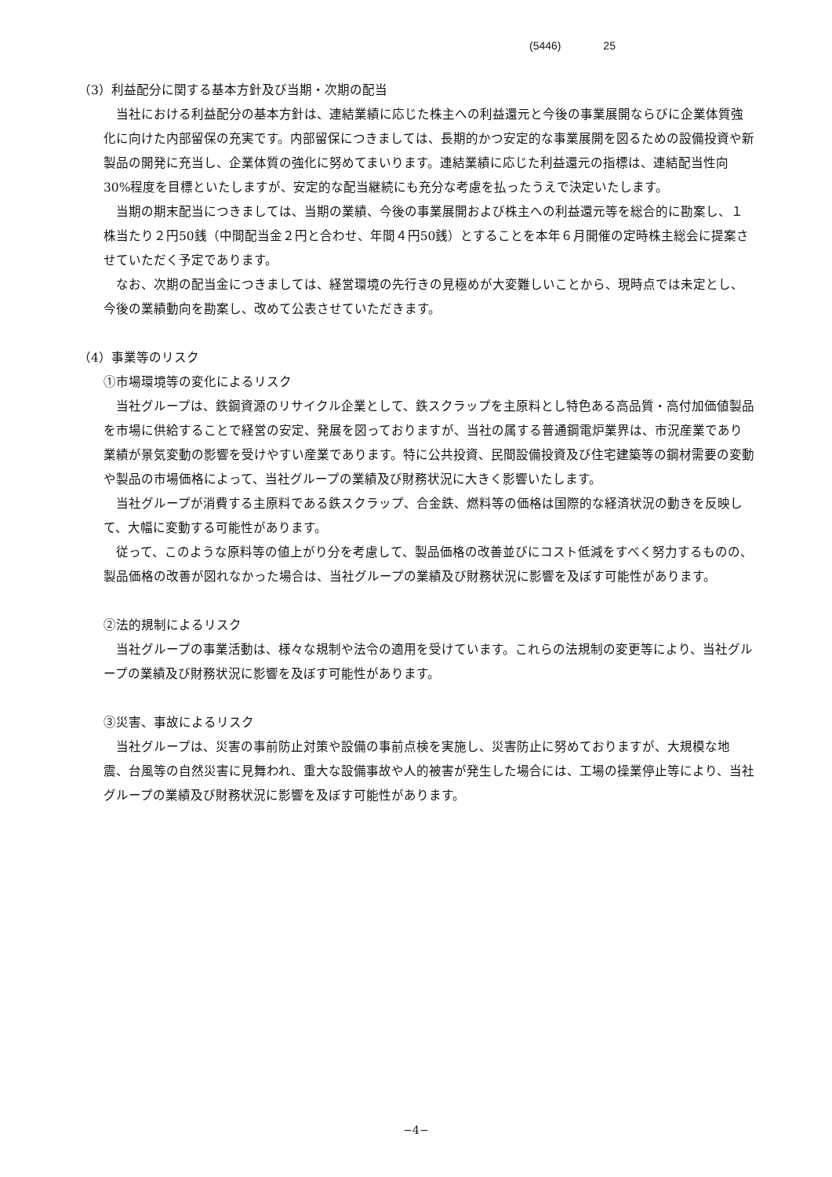(5446) 25
（3）利益配分に関する基本方針及び当期・次期の配当
当社における利益配分の基本方針は、連結業績に応じた株主への利益還元と今後の事業展開ならびに企業体質強化に向けた内部留保の充実です。内部留保につきましては、長期的かつ安定的な事業展開を図るための設備投資や新製品の開発に充当し、企業体質の強化に努めてまいります。連結業績に応じた利益還元の指標は、連結配当性向30%程度を目標といたしますが、安定的な配当継続にも充分な考慮を払ったうえで決定いたします。
当期の期末配当につきましては、当期の業績、今後の事業展開および株主への利益還元等を総合的に勘案し、１株当たり２円50銭（中間配当金２円と合わせ、年間４円50銭）とすることを本年６月開催の定時株主総会に提案させていただく予定であります。
なお、次期の配当金につきましては、経営環境の先行きの見極めが大変難しいことから、現時点では未定とし、今後の業績動向を勘案し、改めて公表させていただきます。
（4）事業等のリスク
①市場環境等の変化によるリスク
当社グループは、鉄鋼資源のリサイクル企業として、鉄スクラップを主原料とし特色ある高品質・高付加価値製品を市場に供給することで経営の安定、発展を図っておりますが、当社の属する普通鋼電炉業界は、市況産業であり業績が景気変動の影響を受けやすい産業であります。特に公共投資、民間設備投資及び住宅建築等の鋼材需要の変動や製品の市場価格によって、当社グループの業績及び財務状況に大きく影響いたします。
当社グループが消費する主原料である鉄スクラップ、合金鉄、燃料等の価格は国際的な経済状況の動きを反映して、大幅に変動する可能性があります。
従って、このような原料等の値上がり分を考慮して、製品価格の改善並びにコスト低減をすべく努力するものの、製品価格の改善が図れなかった場合は、当社グループの業績及び財務状況に影響を及ぼす可能性があります。
②法的規制によるリスク
当社グループの事業活動は、様々な規制や法令の適用を受けています。これらの法規制の変更等により、当社グループの業績及び財務状況に影響を及ぼす可能性があります。
③災害、事故によるリスク
当社グループは、災害の事前防止対策や設備の事前点検を実施し、災害防止に努めておりますが、大規模な地震、台風等の自然災害に見舞われ、重大な設備事故や人的被害が発生した場合には、工場の操業停止等により、当社グループの業績及び財務状況に影響を及ぼす可能性があります。
−4−